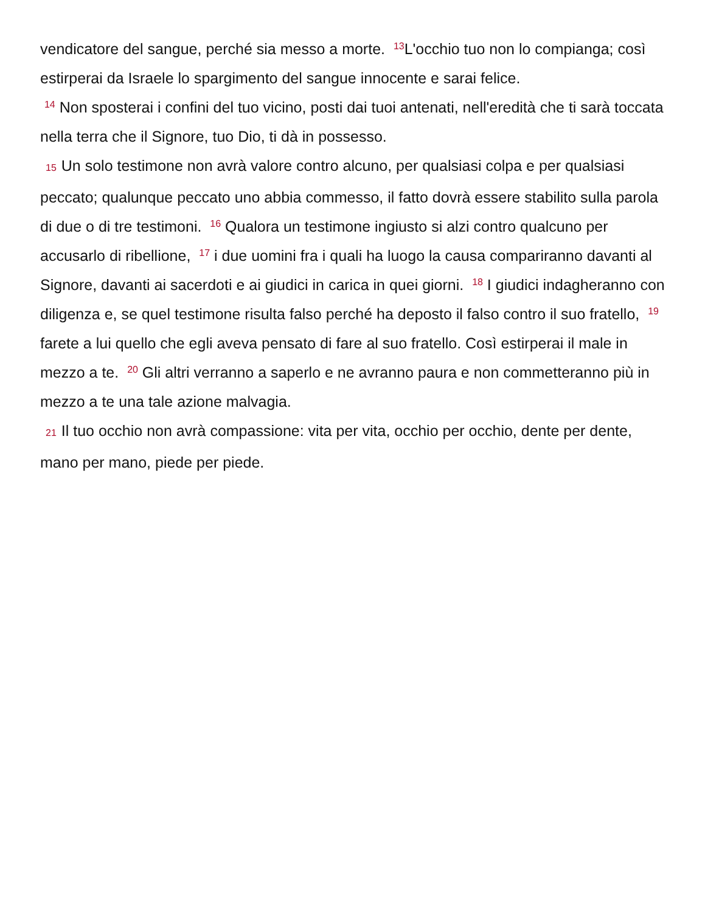vendicatore del sangue, perché sia messo a morte. <sup>13</sup>L'occhio tuo non lo compianga; così estirperai da Israele lo spargimento del sangue innocente e sarai felice.
<sup>14</sup> Non sposterai i confini del tuo vicino, posti dai tuoi antenati, nell'eredità che ti sarà toccata nella terra che il Signore, tuo Dio, ti dà in possesso.
15 Un solo testimone non avrà valore contro alcuno, per qualsiasi colpa e per qualsiasi peccato; qualunque peccato uno abbia commesso, il fatto dovrà essere stabilito sulla parola di due o di tre testimoni. <sup>16</sup> Qualora un testimone ingiusto si alzi contro qualcuno per accusarlo di ribellione, <sup>17</sup> i due uomini fra i quali ha luogo la causa compariranno davanti al Signore, davanti ai sacerdoti e ai giudici in carica in quei giorni. <sup>18</sup> I giudici indagheranno con diligenza e, se quel testimone risulta falso perché ha deposto il falso contro il suo fratello, <sup>19</sup> farete a lui quello che egli aveva pensato di fare al suo fratello. Così estirperai il male in mezzo a te. <sup>20</sup> Gli altri verranno a saperlo e ne avranno paura e non commetteranno più in mezzo a te una tale azione malvagia.
21 Il tuo occhio non avrà compassione: vita per vita, occhio per occhio, dente per dente, mano per mano, piede per piede.